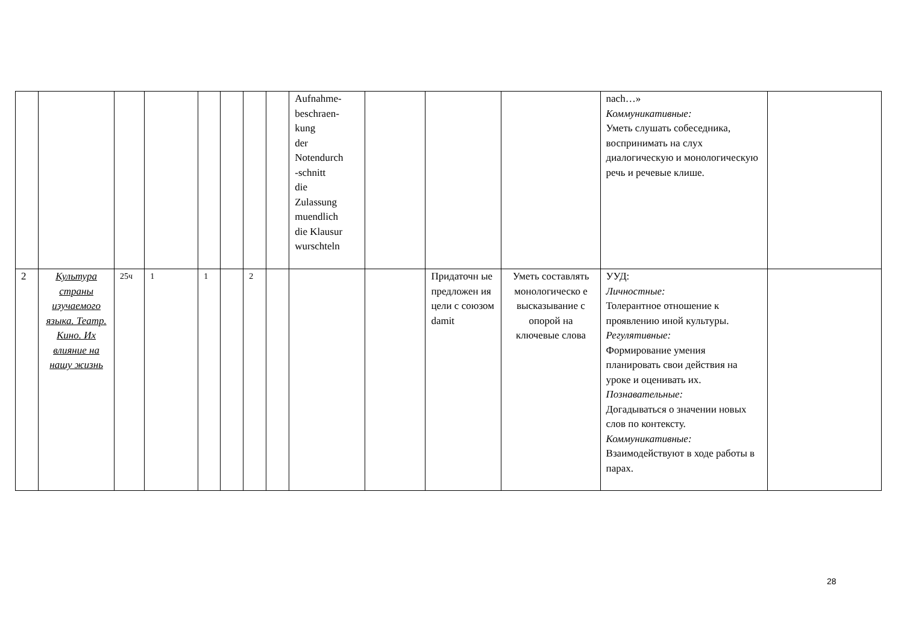| | | | | | | | | Aufnahme- beschraen- kung der Notendurch -schnitt die Zulassung muendlich die Klausur wurschteln | | | | nach…» Коммуникативные: Уметь слушать собеседника, воспринимать на слух диалогическую и монологическую речь и речевые клише. | |
| 2 | Культура страны изучаемого языка. Театр. Кино. Их влияние на нашу жизнь | 25ч | 1 | 1 | | 2 | | | | Придаточн ые предложен ия цели с союзом damit | Уметь составлять монологическо е высказывание с опорой на ключевые слова | УУД: Личностные: Толерантное отношение к проявлению иной культуры. Регулятивные: Формирование умения планировать свои действия на уроке и оценивать их. Познавательные: Догадываться о значении новых слов по контексту. Коммуникативные: Взаимодействуют в ходе работы в парах. | |
28